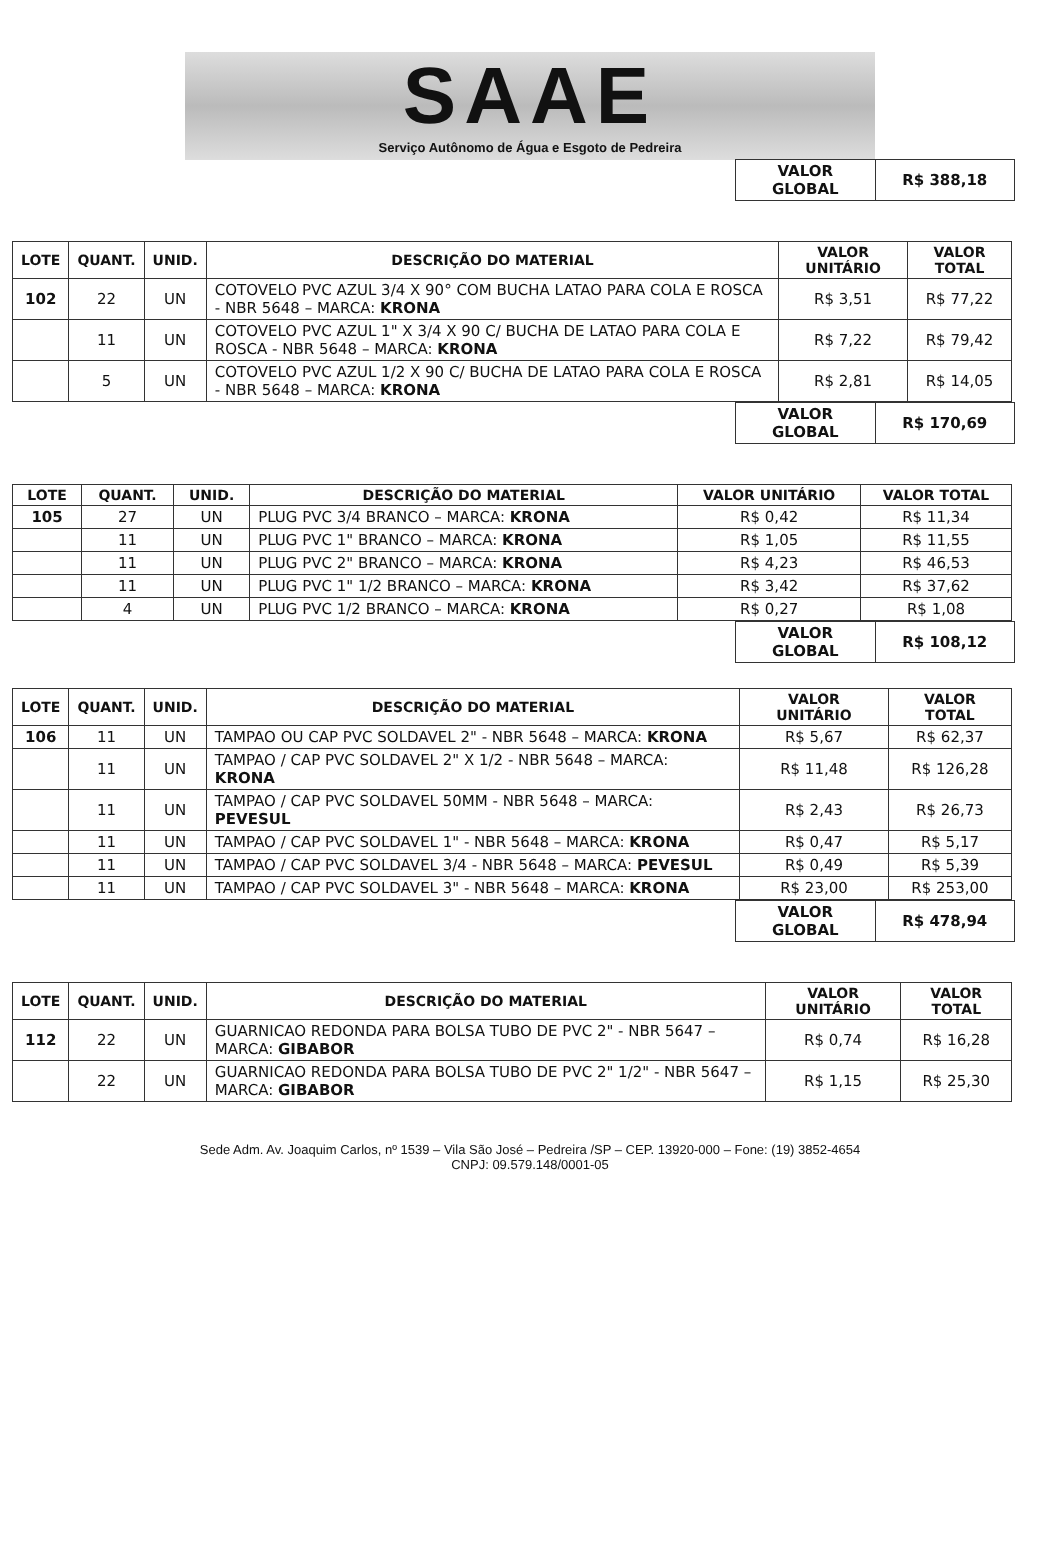SAAE
Serviço Autônomo de Água e Esgoto de Pedreira
| VALOR GLOBAL | R$ 388,18 |
| LOTE | QUANT. | UNID. | DESCRIÇÃO DO MATERIAL | VALOR UNITÁRIO | VALOR TOTAL |
| --- | --- | --- | --- | --- | --- |
| 102 | 22 | UN | COTOVELO PVC AZUL 3/4 X 90° COM BUCHA LATAO PARA COLA E ROSCA - NBR 5648 – MARCA: KRONA | R$ 3,51 | R$ 77,22 |
| | 11 | UN | COTOVELO PVC AZUL 1" X 3/4 X 90 C/ BUCHA DE LATAO PARA COLA E ROSCA - NBR 5648 – MARCA: KRONA | R$ 7,22 | R$ 79,42 |
| | 5 | UN | COTOVELO PVC AZUL 1/2 X 90 C/ BUCHA DE LATAO PARA COLA E ROSCA - NBR 5648 – MARCA: KRONA | R$ 2,81 | R$ 14,05 |
| VALOR GLOBAL | R$ 170,69 |
| LOTE | QUANT. | UNID. | DESCRIÇÃO DO MATERIAL | VALOR UNITÁRIO | VALOR TOTAL |
| --- | --- | --- | --- | --- | --- |
| 105 | 27 | UN | PLUG PVC 3/4 BRANCO – MARCA: KRONA | R$ 0,42 | R$ 11,34 |
| | 11 | UN | PLUG PVC 1" BRANCO – MARCA: KRONA | R$ 1,05 | R$ 11,55 |
| | 11 | UN | PLUG PVC 2" BRANCO – MARCA: KRONA | R$ 4,23 | R$ 46,53 |
| | 11 | UN | PLUG PVC 1" 1/2 BRANCO – MARCA: KRONA | R$ 3,42 | R$ 37,62 |
| | 4 | UN | PLUG PVC 1/2 BRANCO – MARCA: KRONA | R$ 0,27 | R$ 1,08 |
| VALOR GLOBAL | R$ 108,12 |
| LOTE | QUANT. | UNID. | DESCRIÇÃO DO MATERIAL | VALOR UNITÁRIO | VALOR TOTAL |
| --- | --- | --- | --- | --- | --- |
| 106 | 11 | UN | TAMPAO OU CAP PVC SOLDAVEL 2" - NBR 5648 – MARCA: KRONA | R$ 5,67 | R$ 62,37 |
| | 11 | UN | TAMPAO / CAP PVC SOLDAVEL 2" X 1/2 - NBR 5648 – MARCA: KRONA | R$ 11,48 | R$ 126,28 |
| | 11 | UN | TAMPAO / CAP PVC SOLDAVEL 50MM - NBR 5648 – MARCA: PEVESUL | R$ 2,43 | R$ 26,73 |
| | 11 | UN | TAMPAO / CAP PVC SOLDAVEL 1" - NBR 5648 – MARCA: KRONA | R$ 0,47 | R$ 5,17 |
| | 11 | UN | TAMPAO / CAP PVC SOLDAVEL 3/4 - NBR 5648 – MARCA: PEVESUL | R$ 0,49 | R$ 5,39 |
| | 11 | UN | TAMPAO / CAP PVC SOLDAVEL 3" - NBR 5648 – MARCA: KRONA | R$ 23,00 | R$ 253,00 |
| VALOR GLOBAL | R$ 478,94 |
| LOTE | QUANT. | UNID. | DESCRIÇÃO DO MATERIAL | VALOR UNITÁRIO | VALOR TOTAL |
| --- | --- | --- | --- | --- | --- |
| 112 | 22 | UN | GUARNICAO REDONDA PARA BOLSA TUBO DE PVC 2" - NBR 5647 – MARCA: GIBABOR | R$ 0,74 | R$ 16,28 |
| | 22 | UN | GUARNICAO REDONDA PARA BOLSA TUBO DE PVC 2" 1/2" - NBR 5647 – MARCA: GIBABOR | R$ 1,15 | R$ 25,30 |
Sede Adm. Av. Joaquim Carlos, nº 1539 – Vila São José – Pedreira /SP – CEP. 13920-000 – Fone: (19) 3852-4654
CNPJ: 09.579.148/0001-05